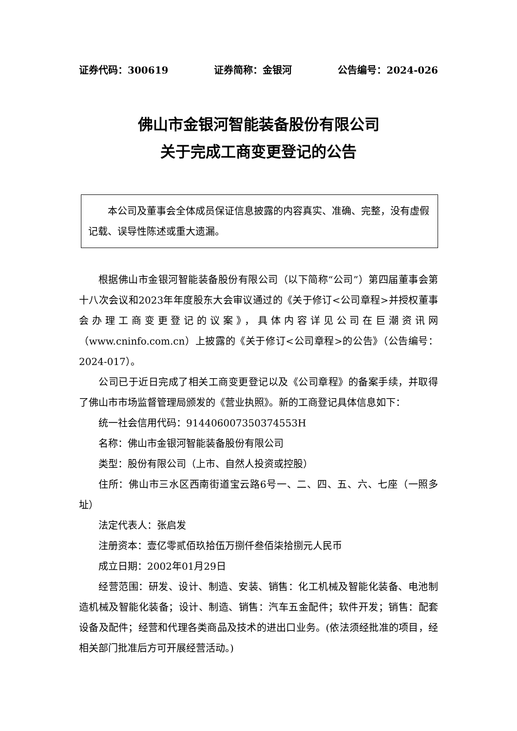证券代码：300619 证券简称：金银河 公告编号：2024-026
佛山市金银河智能装备股份有限公司
关于完成工商变更登记的公告
本公司及董事会全体成员保证信息披露的内容真实、准确、完整，没有虚假记载、误导性陈述或重大遗漏。
根据佛山市金银河智能装备股份有限公司（以下简称“公司”）第四届董事会第十八次会议和2023年年度股东大会审议通过的《关于修订<公司章程>并授权董事会办理工商变更登记的议案》，具体内容详见公司在巨潮资讯网（www.cninfo.com.cn）上披露的《关于修订<公司章程>的公告》（公告编号：2024-017）。
公司已于近日完成了相关工商变更登记以及《公司章程》的备案手续，并取得了佛山市市场监督管理局颁发的《营业执照》。新的工商登记具体信息如下：
统一社会信用代码：914406007350374553H
名称：佛山市金银河智能装备股份有限公司
类型：股份有限公司（上市、自然人投资或控股）
住所：佛山市三水区西南街道宝云路6号一、二、四、五、六、七座（一照多址）
法定代表人：张启发
注册资本：壹亿零贰佰玖拾伍万捌仟叁佰柒拾捌元人民币
成立日期：2002年01月29日
经营范围：研发、设计、制造、安装、销售：化工机械及智能化装备、电池制造机械及智能化装备；设计、制造、销售：汽车五金配件；软件开发；销售：配套设备及配件；经营和代理各类商品及技术的进出口业务。(依法须经批准的项目，经相关部门批准后方可开展经营活动。)